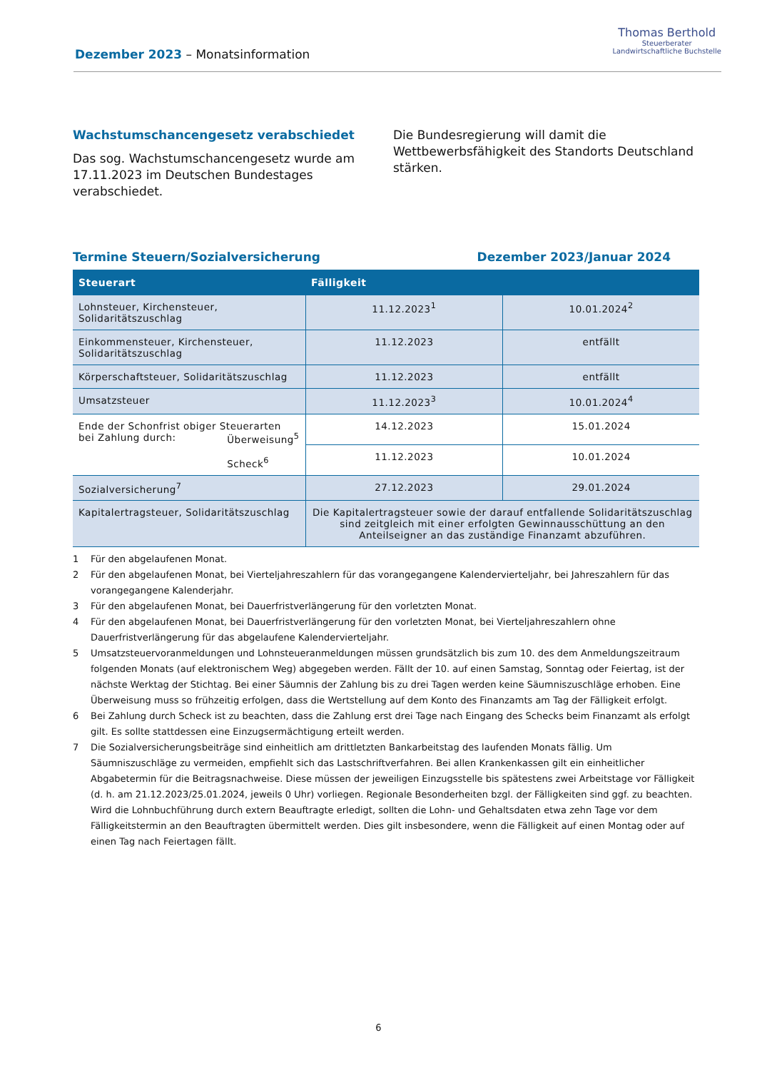Dezember 2023 – Monatsinformation
Thomas Berthold
Steuerberater
Landwirtschaftliche Buchstelle
Wachstumschancengesetz verabschiedet
Das sog. Wachstumschancengesetz wurde am 17.11.2023 im Deutschen Bundestages verabschiedet.
Die Bundesregierung will damit die Wettbewerbsfähigkeit des Standorts Deutschland stärken.
Termine Steuern/Sozialversicherung
Dezember 2023/Januar 2024
| Steuerart | Fälligkeit | |
| --- | --- | --- |
| Lohnsteuer, Kirchensteuer, Solidaritätszuschlag | 11.12.2023<sup>1</sup> | 10.01.2024<sup>2</sup> |
| Einkommensteuer, Kirchensteuer, Solidaritätszuschlag | 11.12.2023 | entfällt |
| Körperschaftsteuer, Solidaritätszuschlag | 11.12.2023 | entfällt |
| Umsatzsteuer | 11.12.2023<sup>3</sup> | 10.01.2024<sup>4</sup> |
| Ende der Schonfrist obiger Steuerarten bei Zahlung durch: Überweisung<sup>5</sup> Scheck<sup>6</sup> | 14.12.2023 | 15.01.2024 |
| | 11.12.2023 | 10.01.2024 |
| Sozialversicherung<sup>7</sup> | 27.12.2023 | 29.01.2024 |
| Kapitalertragsteuer, Solidaritätszuschlag | Die Kapitalertragsteuer sowie der darauf entfallende Solidaritätszuschlag sind zeitgleich mit einer erfolgten Gewinnausschüttung an den Anteilseigner an das zuständige Finanzamt abzuführen. | |
1 Für den abgelaufenen Monat.
2 Für den abgelaufenen Monat, bei Vierteljahreszahlern für das vorangegangene Kalendervierteljahr, bei Jahreszahlern für das vorangegangene Kalenderjahr.
3 Für den abgelaufenen Monat, bei Dauerfristverlängerung für den vorletzten Monat.
4 Für den abgelaufenen Monat, bei Dauerfristverlängerung für den vorletzten Monat, bei Vierteljahreszahlern ohne Dauerfristverlängerung für das abgelaufene Kalendervierteljahr.
5 Umsatzsteuervoranmeldungen und Lohnsteueranmeldungen müssen grundsätzlich bis zum 10. des dem Anmeldungszeitraum folgenden Monats (auf elektronischem Weg) abgegeben werden. Fällt der 10. auf einen Samstag, Sonntag oder Feiertag, ist der nächste Werktag der Stichtag. Bei einer Säumnis der Zahlung bis zu drei Tagen werden keine Säumniszuschläge erhoben. Eine Überweisung muss so frühzeitig erfolgen, dass die Wertstellung auf dem Konto des Finanzamts am Tag der Fälligkeit erfolgt.
6 Bei Zahlung durch Scheck ist zu beachten, dass die Zahlung erst drei Tage nach Eingang des Schecks beim Finanzamt als erfolgt gilt. Es sollte stattdessen eine Einzugsermächtigung erteilt werden.
7 Die Sozialversicherungsbeiträge sind einheitlich am drittletzten Bankarbeitstag des laufenden Monats fällig. Um Säumniszuschläge zu vermeiden, empfiehlt sich das Lastschriftverfahren. Bei allen Krankenkassen gilt ein einheitlicher Abgabetermin für die Beitragsnachweise. Diese müssen der jeweiligen Einzugsstelle bis spätestens zwei Arbeitstage vor Fälligkeit (d. h. am 21.12.2023/25.01.2024, jeweils 0 Uhr) vorliegen. Regionale Besonderheiten bzgl. der Fälligkeiten sind ggf. zu beachten. Wird die Lohnbuchführung durch extern Beauftragte erledigt, sollten die Lohn- und Gehaltsdaten etwa zehn Tage vor dem Fälligkeitstermin an den Beauftragten übermittelt werden. Dies gilt insbesondere, wenn die Fälligkeit auf einen Montag oder auf einen Tag nach Feiertagen fällt.
6